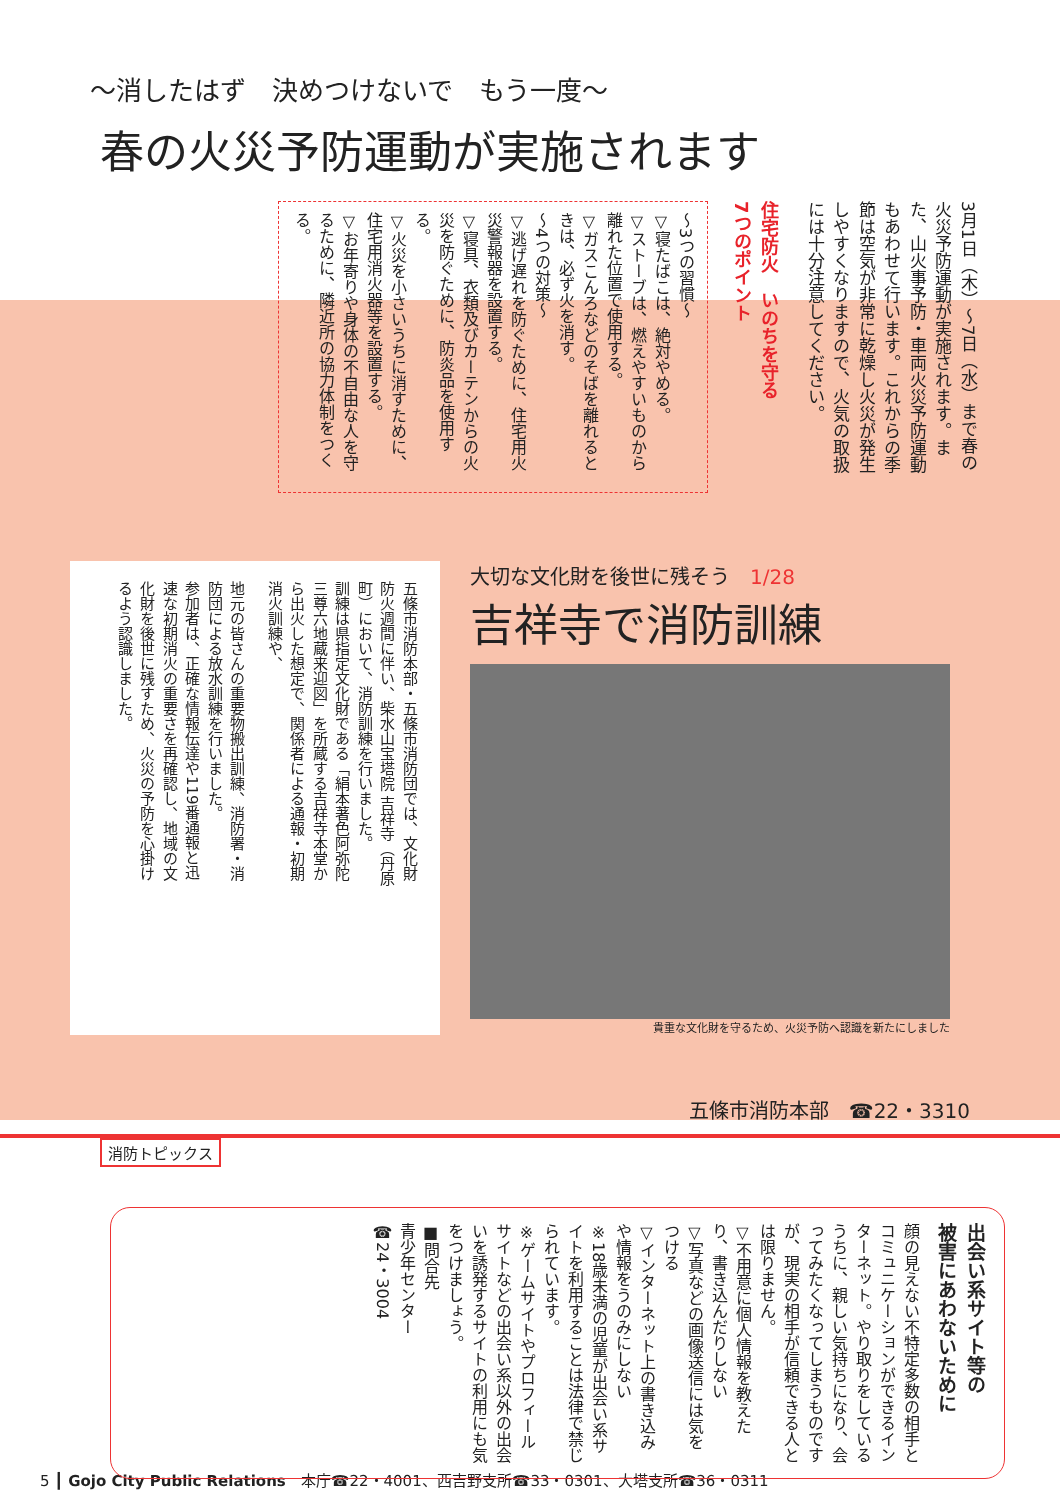～消したはず　決めつけないで　もう一度～
春の火災予防運動が実施されます
3月1日（木）～7日（水）まで春の火災予防運動が実施されます。また、山火事予防・車両火災予防運動もあわせて行います。これからの季節は空気が非常に乾燥し火災が発生しやすくなりますので、火気の取扱には十分注意してください。
住宅防火　いのちを守る
7つのポイント
～3つの習慣～
▽寝たばこは、絶対やめる。
▽ストーブは、燃えやすいものから離れた位置で使用する。
▽ガスこんろなどのそばを離れるときは、必ず火を消す。
～4つの対策～
▽逃げ遅れを防ぐために、住宅用火災警報器を設置する。
▽寝具、衣類及びカーテンからの火災を防ぐために、防炎品を使用する。
▽火災を小さいうちに消すために、住宅用消火器等を設置する。
▽お年寄りや身体の不自由な人を守るために、隣近所の協力体制をつくる。
五條市消防本部・五條市消防団では、文化財防火週間に伴い、柴水山宝塔院 吉祥寺（丹原町）において、消防訓練を行いました。
訓練は県指定文化財である「絹本著色阿弥陀三尊六地蔵来迎図」を所蔵する吉祥寺本堂から出火した想定で、関係者による通報・初期消火訓練や、
地元の皆さんの重要物搬出訓練、消防署・消防団による放水訓練を行いました。
参加者は、正確な情報伝達や119番通報と迅速な初期消火の重要さを再確認し、地域の文化財を後世に残すため、火災の予防を心掛けるよう認識しました。
大切な文化財を後世に残そう　1/28
吉祥寺で消防訓練
貴重な文化財を守るため、火災予防へ認識を新たにしました
五條市消防本部　☎22・3310
消防トピックス
出会い系サイト等の
被害にあわないために
顔の見えない不特定多数の相手とコミュニケーションができるインターネット。やり取りをしているうちに、親しい気持ちになり、会ってみたくなってしまうものですが、現実の相手が信頼できる人とは限りません。
▽不用意に個人情報を教えたり、書き込んだりしない
▽写真などの画像送信には気をつける
▽インターネット上の書き込みや情報をうのみにしない
※18歳未満の児童が出会い系サイトを利用することは法律で禁じられています。
※ゲームサイトやプロフィールサイトなどの出会い系以外の出会いを誘発するサイトの利用にも気をつけましょう。
■問合先
青少年センター
☎24・3004
5 ┃ Gojo City Public Relations　本庁☎22・4001、西吉野支所☎33・0301、大塔支所☎36・0311